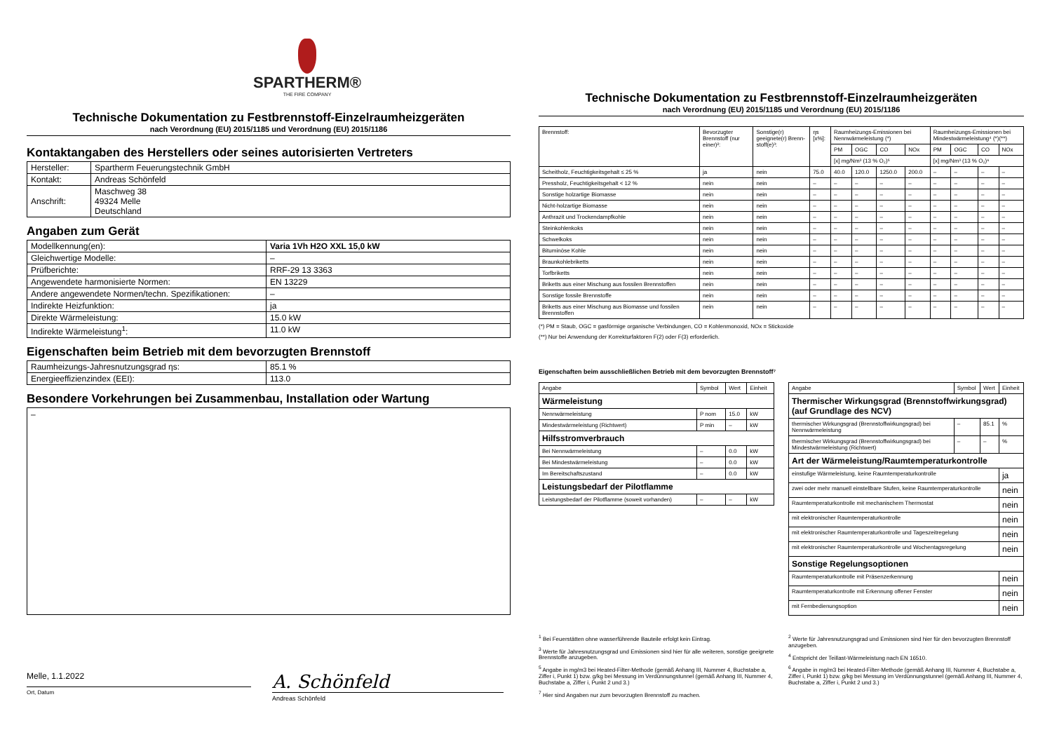SPARTHERM®
THE FIRE COMPANY
Technische Dokumentation zu Festbrennstoff-Einzelraumheizgeräten
nach Verordnung (EU) 2015/1185 und Verordnung (EU) 2015/1186
Kontaktangaben des Herstellers oder seines autorisierten Vertreters
| Hersteller: | Spartherm Feuerungstechnik GmbH |
| Kontakt: | Andreas Schönfeld |
| Anschrift: | Maschweg 38 49324 Melle Deutschland |
Angaben zum Gerät
| Modellkennung(en): | Varia 1Vh H2O XXL 15,0 kW |
| Gleichwertige Modelle: | – |
| Prüfberichte: | RRF-29 13 3363 |
| Angewendete harmonisierte Normen: | EN 13229 |
| Andere angewendete Normen/techn. Spezifikationen: | – |
| Indirekte Heizfunktion: | ja |
| Direkte Wärmeleistung: | 15.0 kW |
| Indirekte Wärmeleistung<sup>1</sup>: | 11.0 kW |
Eigenschaften beim Betrieb mit dem bevorzugten Brennstoff
| Raumheizungs-Jahresnutzungsgrad ηs: | 85.1 % |
| Energieeffizienzindex (EEI): | 113.0 |
Besondere Vorkehrungen bei Zusammenbau, Installation oder Wartung
–
Melle, 1.1.2022
Ort, Datum
A. Schönfeld
Andreas Schönfeld
Technische Dokumentation zu Festbrennstoff-Einzelraumheizgeräten
nach Verordnung (EU) 2015/1185 und Verordnung (EU) 2015/1186
| Brennstoff: | Bevorzugter Brennstoff (nur einer)²: | Sonstige(r) geeignete(r) Brenn-stoff(e)³: | ηs [x%]: | Raumheizungs-Emissionen bei Nennwärmeleistung (*) | | | | Raumheizungs-Emissionen bei Mindestwärmeleistung⁴ (*)(**) | | | |
| | | | | PM | OGC | CO | NOx | PM | OGC | CO | NOx |
| | | | | [x] mg/Nm³ (13 % O₂)⁵ | | | | [x] mg/Nm³ (13 % O₂)⁶ | | | |
| Scheitholz, Feuchtigkeitsgehalt ≤ 25 % | ja | nein | 75.0 | 40.0 | 120.0 | 1250.0 | 200.0 | – | – | – | – |
| Pressholz, Feuchtigkeitsgehalt < 12 % | nein | nein | – | – | – | – | – | – | – | – | – |
| Sonstige holzartige Biomasse | nein | nein | – | – | – | – | – | – | – | – | – |
| Nicht-holzartige Biomasse | nein | nein | – | – | – | – | – | – | – | – | – |
| Anthrazit und Trockendampfkohle | nein | nein | – | – | – | – | – | – | – | – | – |
| Steinkohlenkoks | nein | nein | – | – | – | – | – | – | – | – | – |
| Schwelkoks | nein | nein | – | – | – | – | – | – | – | – | – |
| Bituminöse Kohle | nein | nein | – | – | – | – | – | – | – | – | – |
| Braunkohlebriketts | nein | nein | – | – | – | – | – | – | – | – | – |
| Torfbriketts | nein | nein | – | – | – | – | – | – | – | – | – |
| Briketts aus einer Mischung aus fossilen Brennstoffen | nein | nein | – | – | – | – | – | – | – | – | – |
| Sonstige fossile Brennstoffe | nein | nein | – | – | – | – | – | – | – | – | – |
| Briketts aus einer Mischung aus Biomasse und fossilen Brennstoffen | nein | nein | – | – | – | – | – | – | – | – | – |
(*) PM = Staub, OGC = gasförmige organische Verbindungen, CO = Kohlenmonoxid, NOx = Stickoxide
(**) Nur bei Anwendung der Korrekturfaktoren F(2) oder F(3) erforderlich.
Eigenschaften beim ausschließlichen Betrieb mit dem bevorzugten Brennstoff⁷
| Angabe | Symbol | Wert | Einheit |
| Wärmeleistung | | | |
| Nennwärmeleistung | P nom | 15.0 | kW |
| Mindestwärmeleistung (Richtwert) | P min | – | kW |
| Hilfsstromverbrauch | | | |
| Bei Nennwärmeleistung | – | 0.0 | kW |
| Bei Mindestwärmeleistung | – | 0.0 | kW |
| Im Bereitschaftszustand | – | 0.0 | kW |
| Leistungsbedarf der Pilotflamme | | | |
| Leistungsbedarf der Pilotflamme (soweit vorhanden) | – | – | kW |
| Angabe | Symbol | Wert | Einheit |
| Thermischer Wirkungsgrad (Brennstoffwirkungsgrad) (auf Grundlage des NCV) | | | |
| thermischer Wirkungsgrad (Brennstoffwirkungsgrad) bei Nennwärmeleistung | – | 85.1 | % |
| thermischer Wirkungsgrad (Brennstoffwirkungsgrad) bei Mindestwärmeleistung (Richtwert) | – | – | % |
| Art der Wärmeleistung/Raumtemperaturkontrolle | | | |
| einstufige Wärmeleistung, keine Raumtemperaturkontrolle | | | ja |
| zwei oder mehr manuell einstellbare Stufen, keine Raumtemperaturkontrolle | | | nein |
| Raumtemperaturkontrolle mit mechanischem Thermostat | | | nein |
| mit elektronischer Raumtemperaturkontrolle | | | nein |
| mit elektronischer Raumtemperaturkontrolle und Tageszeitregelung | | | nein |
| mit elektronischer Raumtemperaturkontrolle und Wochentagsregelung | | | nein |
| Sonstige Regelungsoptionen | | | |
| Raumtemperaturkontrolle mit Präsenzerkennung | | | nein |
| Raumtemperaturkontrolle mit Erkennung offener Fenster | | | nein |
| mit Fernbedienungsoption | | | nein |
<sup>1</sup> Bei Feuerstätten ohne wasserführende Bauteile erfolgt kein Eintrag.
<sup>3</sup> Werte für Jahresnutzungsgrad und Emissionen sind hier für alle weiteren, sonstige geeignete Brennstoffe anzugeben.
<sup>5</sup> Angabe in mg/m3 bei Heated-Filter-Methode (gemäß Anhang III, Nummer 4, Buchstabe a, Ziffer i, Punkt 1) bzw. g/kg bei Messung im Verdünnungstunnel (gemäß Anhang III, Nummer 4, Buchstabe a, Ziffer i, Punkt 2 und 3.)
<sup>7</sup> Hier sind Angaben nur zum bevorzugten Brennstoff zu machen.
<sup>2</sup> Werte für Jahresnutzungsgrad und Emissionen sind hier für den bevorzugten Brennstoff anzugeben.
<sup>4</sup> Entspricht der Teillast-Wärmeleistung nach EN 16510.
<sup>6</sup> Angabe in mg/m3 bei Heated-Filter-Methode (gemäß Anhang III, Nummer 4, Buchstabe a, Ziffer i, Punkt 1) bzw. g/kg bei Messung im Verdünnungstunnel (gemäß Anhang III, Nummer 4, Buchstabe a, Ziffer i, Punkt 2 und 3.)